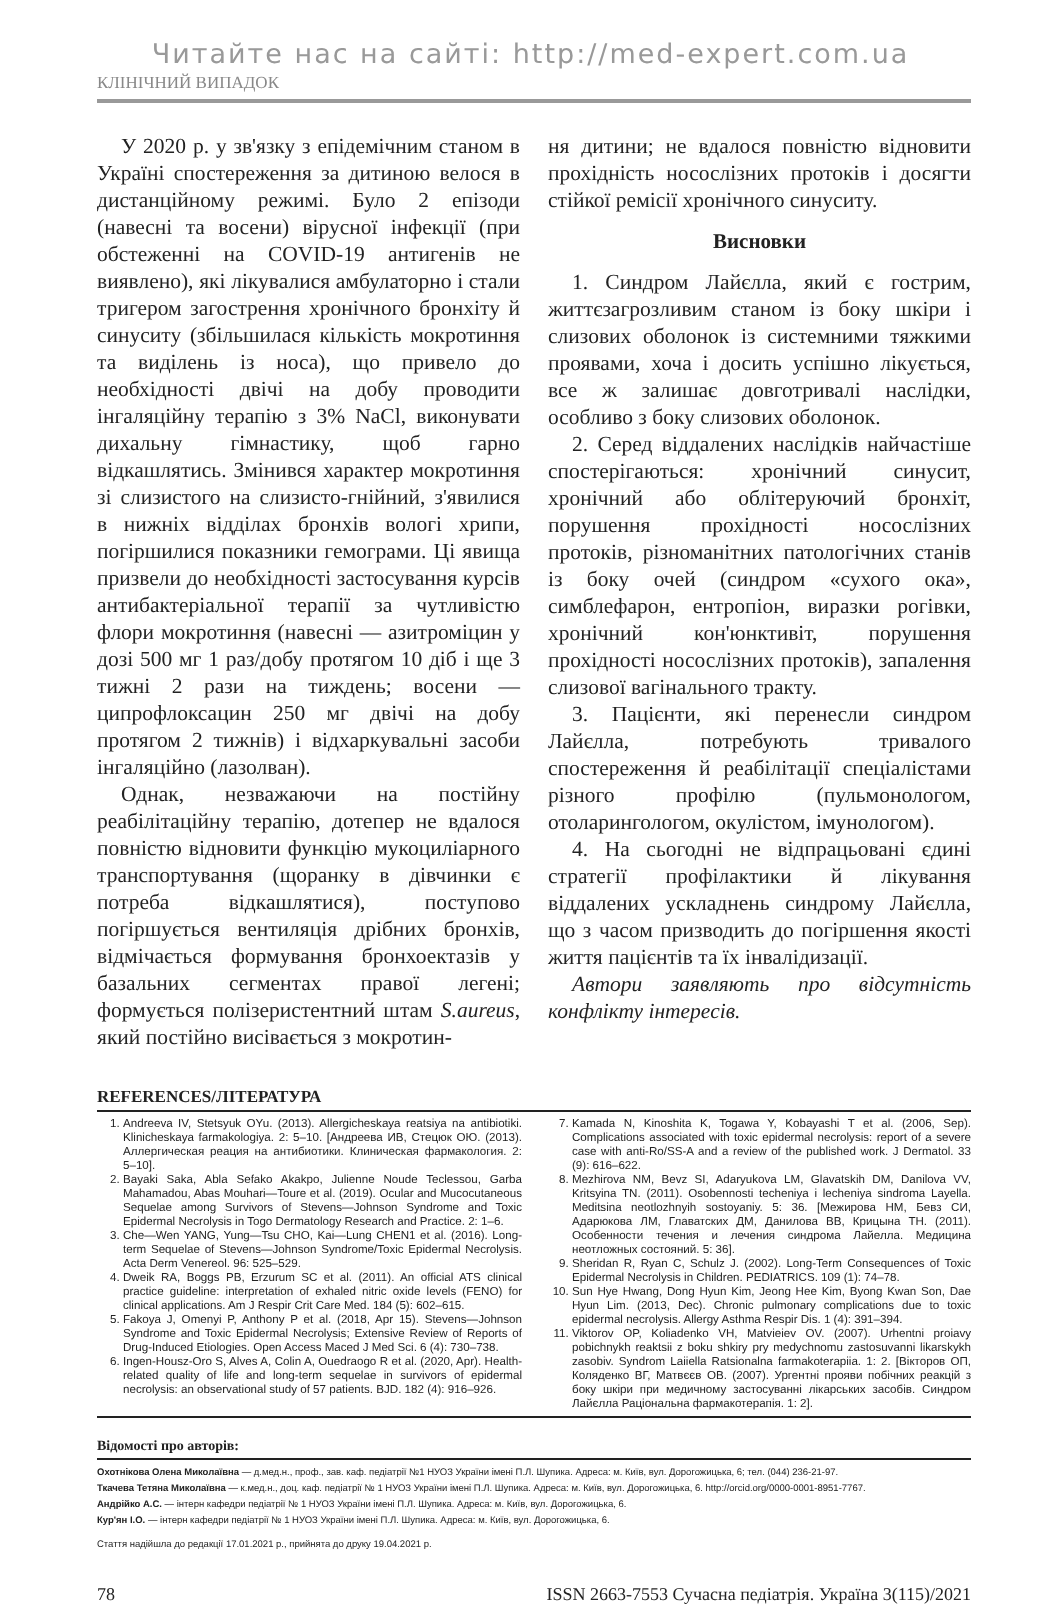Читайте нас на сайті: http://med-expert.com.ua
КЛІНІЧНИЙ ВИПАДОК
У 2020 р. у зв'язку з епідемічним станом в Україні спостереження за дитиною велося в дистанційному режимі. Було 2 епізоди (навесні та восени) вірусної інфекції (при обстеженні на COVID-19 антигенів не виявлено), які лікувалися амбулаторно і стали тригером загострення хронічного бронхіту й синуситу (збільшилася кількість мокротиння та виділень із носа), що привело до необхідності двічі на добу проводити інгаляційну терапію з 3% NaCl, виконувати дихальну гімнастику, щоб гарно відкашлятись. Змінився характер мокротиння зі слизистого на слизисто-гнійний, з'явилися в нижніх відділах бронхів вологі хрипи, погіршилися показники гемограми. Ці явища призвели до необхідності застосування курсів антибактеріальної терапії за чутливістю флори мокротиння (навесні — азитроміцин у дозі 500 мг 1 раз/добу протягом 10 діб і ще 3 тижні 2 рази на тиждень; восени — ципрофлоксацин 250 мг двічі на добу протягом 2 тижнів) і відхаркувальні засоби інгаляційно (лазолван).
Однак, незважаючи на постійну реабілітаційну терапію, дотепер не вдалося повністю відновити функцію мукоциліарного транспортування (щоранку в дівчинки є потреба відкашлятися), поступово погіршується вентиляція дрібних бронхів, відмічається формування бронхоектазів у базальних сегментах правої легені; формується полізеристентний штам S.aureus, який постійно висівається з мокротин-
ня дитини; не вдалося повністю відновити прохідність носослізних протоків і досягти стійкої ремісії хронічного синуситу.
Висновки
1. Синдром Лайєлла, який є гострим, життєзагрозливим станом із боку шкіри і слизових оболонок із системними тяжкими проявами, хоча і досить успішно лікується, все ж залишає довготривалі наслідки, особливо з боку слизових оболонок.
2. Серед віддалених наслідків найчастіше спостерігаються: хронічний синусит, хронічний або облітеруючий бронхіт, порушення прохідності носослізних протоків, різноманітних патологічних станів із боку очей (синдром «сухого ока», симблефарон, ентропіон, виразки рогівки, хронічний кон'юнктивіт, порушення прохідності носослізних протоків), запалення слизової вагінального тракту.
3. Пацієнти, які перенесли синдром Лайєлла, потребують тривалого спостереження й реабілітації спеціалістами різного профілю (пульмонологом, отоларингологом, окулістом, імунологом).
4. На сьогодні не відпрацьовані єдині стратегії профілактики й лікування віддалених ускладнень синдрому Лайєлла, що з часом призводить до погіршення якості життя пацієнтів та їх інвалідизації.
Автори заявляють про відсутність конфлікту інтересів.
REFERENCES/ЛІТЕРАТУРА
1. Andreeva IV, Stetsyuk OYu. (2013). Allergicheskaya reatsiya na antibiotiki. Klinicheskaya farmakologiya. 2: 5–10. [Андреева ИВ, Стецюк ОЮ. (2013). Аллергическая реация на антибиотики. Клиническая фармакология. 2: 5–10].
2. Bayaki Saka, Abla Sefako Akakpo, Julienne Noude Teclessou, Garba Mahamadou, Abas Mouhari—Toure et al. (2019). Ocular and Mucocutaneous Sequelae among Survivors of Stevens—Johnson Syndrome and Toxic Epidermal Necrolysis in Togo Dermatology Research and Practice. 2: 1–6.
3. Che—Wen YANG, Yung—Tsu CHO, Kai—Lung CHEN1 et al. (2016). Long-term Sequelae of Stevens—Johnson Syndrome/Toxic Epidermal Necrolysis. Acta Derm Venereol. 96: 525–529.
4. Dweik RA, Boggs PB, Erzurum SC et al. (2011). An official ATS clinical practice guideline: interpretation of exhaled nitric oxide levels (FENO) for clinical applications. Am J Respir Crit Care Med. 184 (5): 602–615.
5. Fakoya J, Omenyi P, Anthony P et al. (2018, Apr 15). Stevens—Johnson Syndrome and Toxic Epidermal Necrolysis; Extensive Review of Reports of Drug-Induced Etiologies. Open Access Maced J Med Sci. 6 (4): 730–738.
6. Ingen-Housz-Oro S, Alves A, Colin A, Ouedraogo R et al. (2020, Apr). Health-related quality of life and long-term sequelae in survivors of epidermal necrolysis: an observational study of 57 patients. BJD. 182 (4): 916–926.
7. Kamada N, Kinoshita K, Togawa Y, Kobayashi T et al. (2006, Sep). Complications associated with toxic epidermal necrolysis: report of a severe case with anti-Ro/SS-A and a review of the published work. J Dermatol. 33 (9): 616–622.
8. Mezhirova NM, Bevz SI, Adaryukova LM, Glavatskih DM, Danilova VV, Kritsyina TN. (2011). Osobennosti techeniya i lecheniya sindroma Layella. Meditsina neotlozhnyih sostoyaniy. 5: 36. [Межирова НМ, Бевз СИ, Адарюкова ЛМ, Главатских ДМ, Данилова ВВ, Крицына ТН. (2011). Особенности течения и лечения синдрома Лайелла. Медицина неотложных состояний. 5: 36].
9. Sheridan R, Ryan C, Schulz J. (2002). Long-Term Consequences of Toxic Epidermal Necrolysis in Children. PEDIATRICS. 109 (1): 74–78.
10. Sun Hye Hwang, Dong Hyun Kim, Jeong Hee Kim, Byong Kwan Son, Dae Hyun Lim. (2013, Dec). Chronic pulmonary complications due to toxic epidermal necrolysis. Allergy Asthma Respir Dis. 1 (4): 391–394.
11. Viktorov OP, Koliadenko VH, Matvieiev OV. (2007). Urhentni proiavy pobichnykh reaktsii z boku shkiry pry medychnomu zastosuvanni likarskykh zasobiv. Syndrom Laiiella Ratsionalna farmakoterapiia. 1: 2. [Вікторов ОП, Коляденко ВГ, Матвєєв ОВ. (2007). Ургентні прояви побічних реакцій з боку шкіри при медичному застосуванні лікарських засобів. Синдром Лайєлла Раціональна фармакотерапія. 1: 2].
Відомості про авторів:
Охотнікова Олена Миколаївна — д.мед.н., проф., зав. каф. педіатрії №1 НУОЗ України імені П.Л. Шупика. Адреса: м. Київ, вул. Дорогожицька, 6; тел. (044) 236-21-97.
Ткачева Тетяна Миколаївна — к.мед.н., доц. каф. педіатрії № 1 НУОЗ України імені П.Л. Шупика. Адреса: м. Київ, вул. Дорогожицька, 6. http://orcid.org/0000-0001-8951-7767.
Андрійко А.С. — інтерн кафедри педіатрії № 1 НУОЗ України імені П.Л. Шупика. Адреса: м. Київ, вул. Дорогожицька, 6.
Кур'ян І.О. — інтерн кафедри педіатрії № 1 НУОЗ України імені П.Л. Шупика. Адреса: м. Київ, вул. Дорогожицька, 6.
Стаття надійшла до редакції 17.01.2021 р., прийнята до друку 19.04.2021 р.
78 ISSN 2663-7553 Сучасна педіатрія. Україна 3(115)/2021